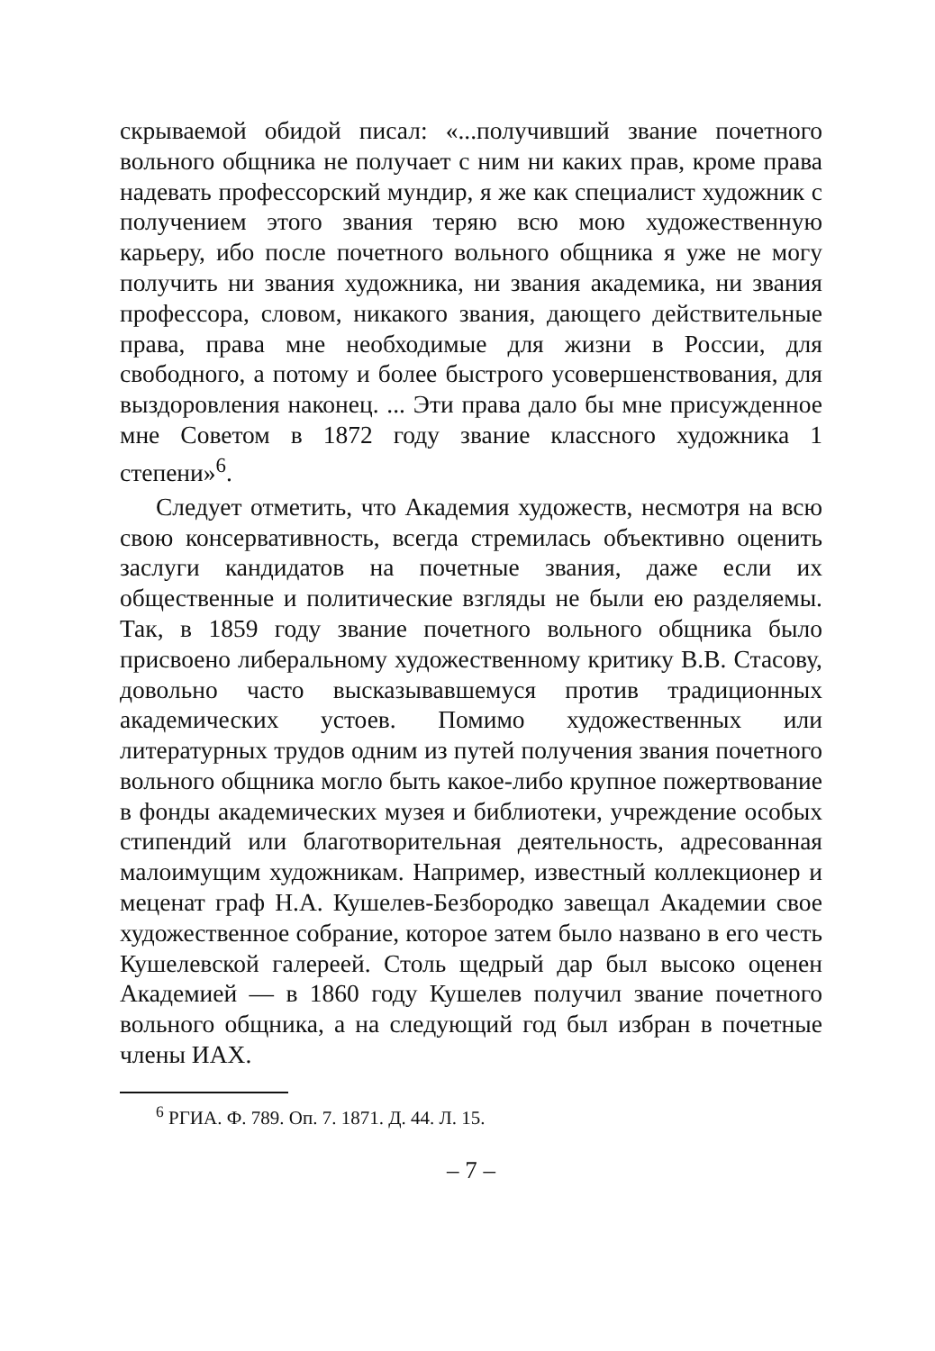скрываемой обидой писал: «...получивший звание почетного вольного общника не получает с ним ни каких прав, кроме права надевать профессорский мундир, я же как специалист художник с получением этого звания теряю всю мою художественную карьеру, ибо после почетного вольного общника я уже не могу получить ни звания художника, ни звания академика, ни звания профессора, словом, никакого звания, дающего действительные права, права мне необходимые для жизни в России, для свободного, а потому и более быстрого усовершенствования, для выздоровления наконец. ... Эти права дало бы мне присужденное мне Советом в 1872 году звание классного художника 1 степени»<sup>6</sup>.
Следует отметить, что Академия художеств, несмотря на всю свою консервативность, всегда стремилась объективно оценить заслуги кандидатов на почетные звания, даже если их общественные и политические взгляды не были ею разделяемы. Так, в 1859 году звание почетного вольного общника было присвоено либеральному художественному критику В.В. Стасову, довольно часто высказывавшемуся против традиционных академических устоев. Помимо художественных или литературных трудов одним из путей получения звания почетного вольного общника могло быть какое-либо крупное пожертвование в фонды академических музея и библиотеки, учреждение особых стипендий или благотворительная деятельность, адресованная малоимущим художникам. Например, известный коллекционер и меценат граф Н.А. Кушелев-Безбородко завещал Академии свое художественное собрание, которое затем было названо в его честь Кушелевской галереей. Столь щедрый дар был высоко оценен Академией — в 1860 году Кушелев получил звание почетного вольного общника, а на следующий год был избран в почетные члены ИАХ.
<sup>6</sup> РГИА. Ф. 789. Оп. 7. 1871. Д. 44. Л. 15.
– 7 –